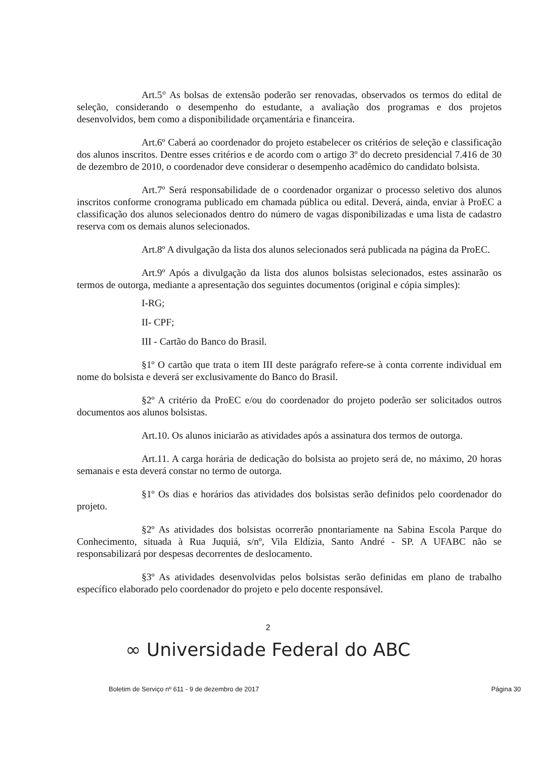Art.5° As bolsas de extensão poderão ser renovadas, observados os termos do edital de seleção, considerando o desempenho do estudante, a avaliação dos programas e dos projetos desenvolvidos, bem como a disponibilidade orçamentária e financeira.
Art.6º Caberá ao coordenador do projeto estabelecer os critérios de seleção e classificação dos alunos inscritos. Dentre esses critérios e de acordo com o artigo 3º do decreto presidencial 7.416 de 30 de dezembro de 2010, o coordenador deve considerar o desempenho acadêmico do candidato bolsista.
Art.7º Será responsabilidade de o coordenador organizar o processo seletivo dos alunos inscritos conforme cronograma publicado em chamada pública ou edital. Deverá, ainda, enviar à ProEC a classificação dos alunos selecionados dentro do número de vagas disponibilizadas e uma lista de cadastro reserva com os demais alunos selecionados.
Art.8º A divulgação da lista dos alunos selecionados será publicada na página da ProEC.
Art.9º Após a divulgação da lista dos alunos bolsistas selecionados, estes assinarão os termos de outorga, mediante a apresentação dos seguintes documentos (original e cópia simples):
I-RG;
II- CPF;
III - Cartão do Banco do Brasil.
§1º O cartão que trata o item III deste parágrafo refere-se à conta corrente individual em nome do bolsista e deverá ser exclusivamente do Banco do Brasil.
§2º A critério da ProEC e/ou do coordenador do projeto poderão ser solicitados outros documentos aos alunos bolsistas.
Art.10. Os alunos iniciarão as atividades após a assinatura dos termos de outorga.
Art.11. A carga horária de dedicação do bolsista ao projeto será de, no máximo, 20 horas semanais e esta deverá constar no termo de outorga.
§1º Os dias e horários das atividades dos bolsistas serão definidos pelo coordenador do projeto.
§2º As atividades dos bolsistas ocorrerão pnontariamente na Sabina Escola Parque do Conhecimento, situada à Rua Juquiá, s/nº, Vila Eldízia, Santo André - SP. A UFABC não se responsabilizará por despesas decorrentes de deslocamento.
§3º As atividades desenvolvidas pelos bolsistas serão definidas em plano de trabalho específico elaborado pelo coordenador do projeto e pelo docente responsável.
2
∞ Universidade Federal do ABC
Boletim de Serviço nº 611 - 9 de dezembro de 2017 Página 30